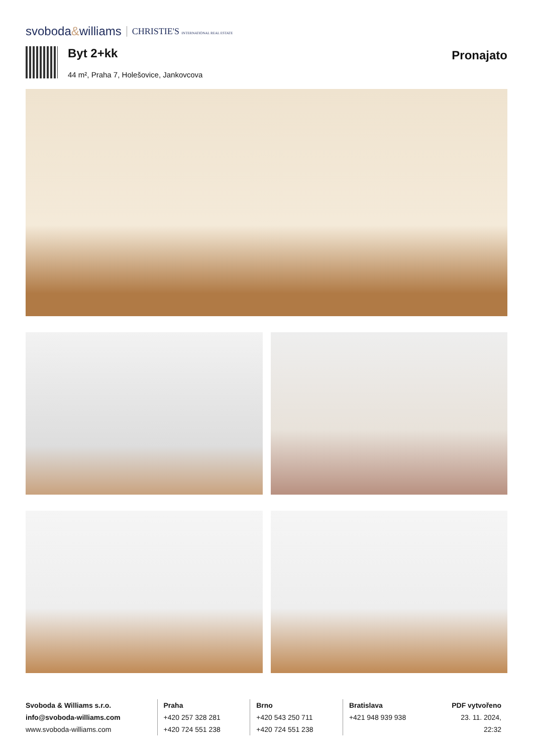svoboda&williams CHRISTIE'S INTERNATIONAL REAL ESTATE
Byt 2+kk
44 m², Praha 7, Holešovice, Jankovcova
Pronajato
Svoboda & Williams s.r.o.
info@svoboda-williams.com
www.svoboda-williams.com
Praha
+420 257 328 281
+420 724 551 238
Brno
+420 543 250 711
+420 724 551 238
Bratislava
+421 948 939 938
PDF vytvořeno
23. 11. 2024, 22:32